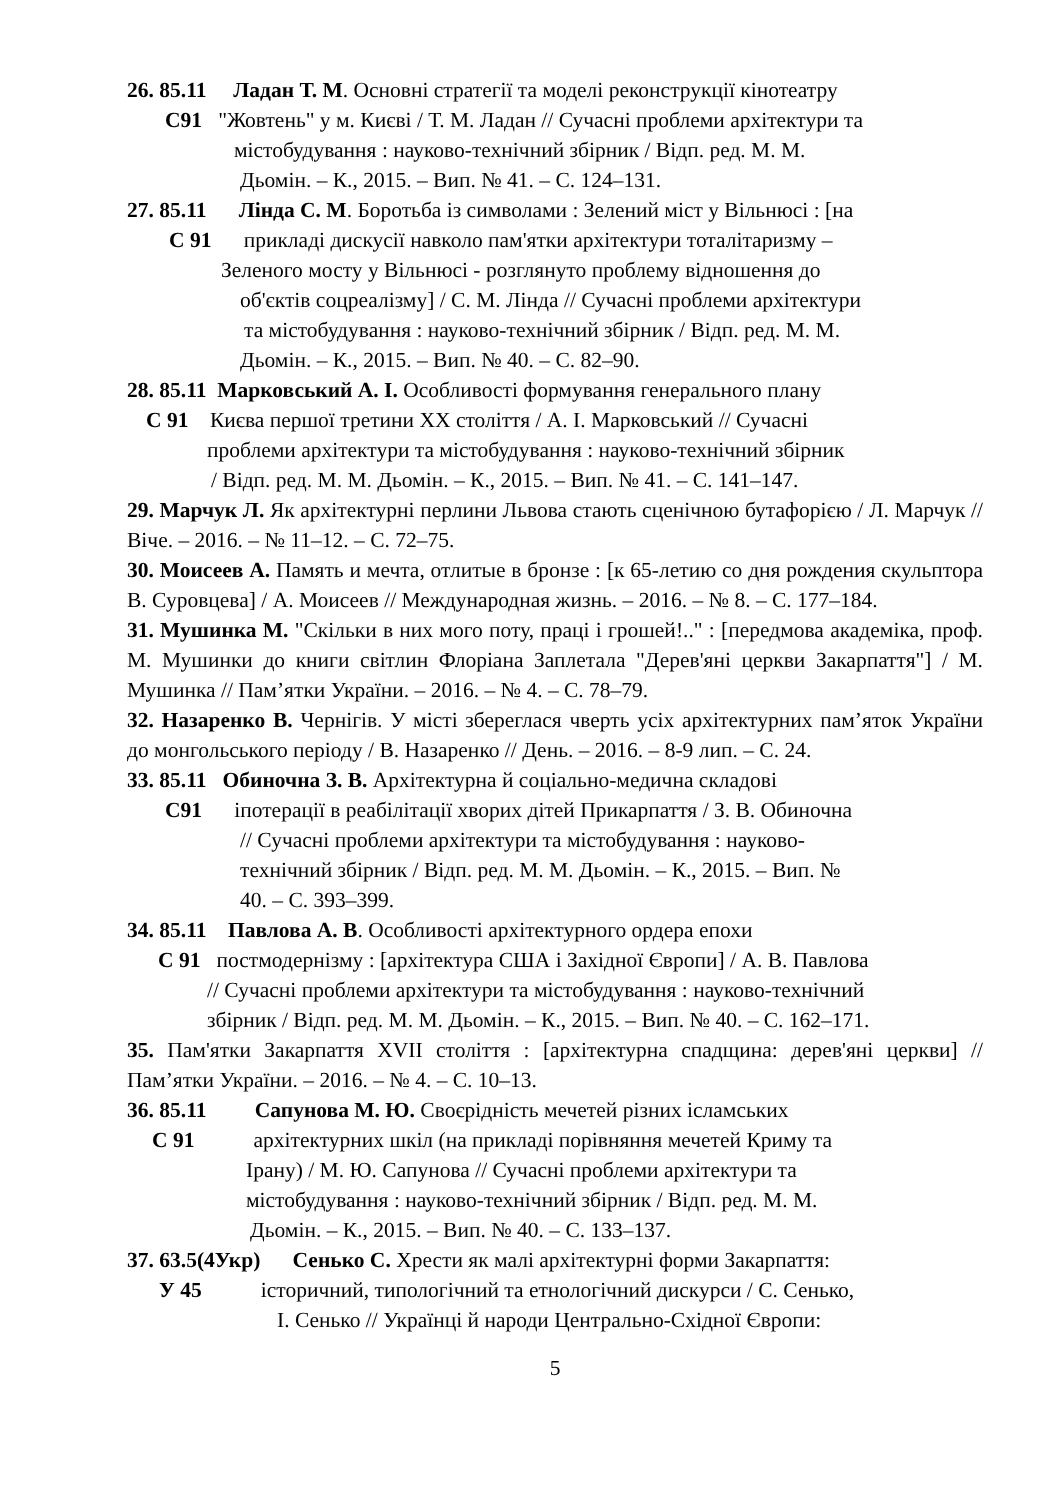26. 85.11 Ладан Т. М. Основні стратегії та моделі реконструкції кінотеатру
С91 "Жовтень" у м. Києві / Т. М. Ладан // Сучасні проблеми архітектури та
містобудування : науково-технічний збірник / Відп. ред. М. М.
Дьомін. – К., 2015. – Вип. № 41. – С. 124–131.
27. 85.11 Лінда С. М. Боротьба із символами : Зелений міст у Вільнюсі : [на
С 91 прикладі дискусії навколо пам'ятки архітектури тоталітаризму –
Зеленого мосту у Вільнюсі - розглянуто проблему відношення до
об'єктів соцреалізму] / С. М. Лінда // Сучасні проблеми архітектури
та містобудування : науково-технічний збірник / Відп. ред. М. М.
Дьомін. – К., 2015. – Вип. № 40. – С. 82–90.
28. 85.11 Марковський А. І. Особливості формування генерального плану
С 91 Києва першої третини XX століття / А. І. Марковський // Сучасні
проблеми архітектури та містобудування : науково-технічний збірник
/ Відп. ред. М. М. Дьомін. – К., 2015. – Вип. № 41. – С. 141–147.
29. Марчук Л. Як архітектурні перлини Львова стають сценічною бутафорією / Л. Марчук // Віче. – 2016. – № 11–12. – С. 72–75.
30. Моисеев А. Память и мечта, отлитые в бронзе : [к 65-летию со дня рождения скульптора В. Суровцева] / А. Моисеев // Международная жизнь. – 2016. – № 8. – С. 177–184.
31. Мушинка М. "Скільки в них мого поту, праці і грошей!.." : [передмова академіка, проф. М. Мушинки до книги світлин Флоріана Заплетала "Дерев'яні церкви Закарпаття"] / М. Мушинка // Пам’ятки України. – 2016. – № 4. – С. 78–79.
32. Назаренко В. Чернігів. У місті збереглася чверть усіх архітектурних пам’яток України до монгольського періоду / В. Назаренко // День. – 2016. – 8-9 лип. – С. 24.
33. 85.11 Обиночна З. В. Архітектурна й соціально-медична складові
С91 іпотерації в реабілітації хворих дітей Прикарпаття / З. В. Обиночна
// Сучасні проблеми архітектури та містобудування : науково-
технічний збірник / Відп. ред. М. М. Дьомін. – К., 2015. – Вип. №
40. – С. 393–399.
34. 85.11 Павлова А. В. Особливості архітектурного ордера епохи
С 91 постмодернізму : [архітектура США і Західної Європи] / А. В. Павлова
// Сучасні проблеми архітектури та містобудування : науково-технічний
збірник / Відп. ред. М. М. Дьомін. – К., 2015. – Вип. № 40. – С. 162–171.
35. Пам'ятки Закарпаття XVII століття : [архітектурна спадщина: дерев'яні церкви] // Пам’ятки України. – 2016. – № 4. – С. 10–13.
36. 85.11 Сапунова М. Ю. Своєрідність мечетей різних ісламських
С 91 архітектурних шкіл (на прикладі порівняння мечетей Криму та
Ірану) / М. Ю. Сапунова // Сучасні проблеми архітектури та
містобудування : науково-технічний збірник / Відп. ред. М. М.
Дьомін. – К., 2015. – Вип. № 40. – С. 133–137.
37. 63.5(4Укр) Сенько С. Хрести як малі архітектурні форми Закарпаття:
У 45 історичний, типологічний та етнологічний дискурси / С. Сенько,
І. Сенько // Українці й народи Центрально-Східної Європи:
5